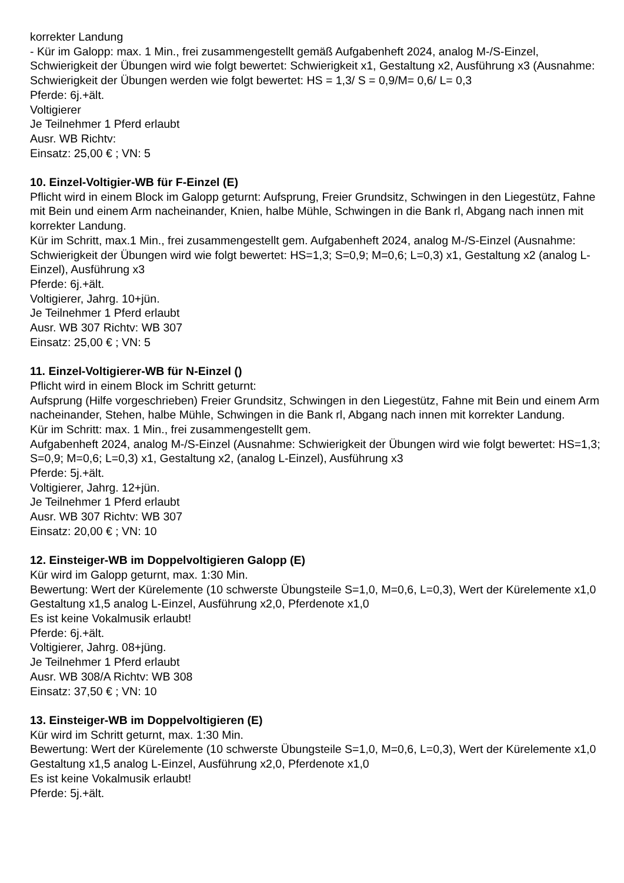korrekter Landung
- Kür im Galopp: max. 1 Min., frei zusammengestellt gemäß Aufgabenheft 2024, analog M-/S-Einzel, Schwierigkeit der Übungen wird wie folgt bewertet: Schwierigkeit x1, Gestaltung x2, Ausführung x3 (Ausnahme: Schwierigkeit der Übungen werden wie folgt bewertet: HS = 1,3/ S = 0,9/M= 0,6/ L= 0,3
Pferde: 6j.+ält.
Voltigierer
Je Teilnehmer 1 Pferd erlaubt
Ausr. WB Richtv:
Einsatz: 25,00 € ; VN: 5
10. Einzel-Voltigier-WB für F-Einzel (E)
Pflicht wird in einem Block im Galopp geturnt: Aufsprung, Freier Grundsitz, Schwingen in den Liegestütz, Fahne mit Bein und einem Arm nacheinander, Knien, halbe Mühle, Schwingen in die Bank rl, Abgang nach innen mit korrekter Landung.
Kür im Schritt, max.1 Min., frei zusammengestellt gem. Aufgabenheft 2024, analog M-/S-Einzel (Ausnahme: Schwierigkeit der Übungen wird wie folgt bewertet: HS=1,3; S=0,9; M=0,6; L=0,3) x1, Gestaltung x2 (analog L-Einzel), Ausführung x3
Pferde: 6j.+ält.
Voltigierer, Jahrg. 10+jün.
Je Teilnehmer 1 Pferd erlaubt
Ausr. WB 307 Richtv: WB 307
Einsatz: 25,00 € ; VN: 5
11. Einzel-Voltigierer-WB für N-Einzel ()
Pflicht wird in einem Block im Schritt geturnt:
Aufsprung (Hilfe vorgeschrieben) Freier Grundsitz, Schwingen in den Liegestütz, Fahne mit Bein und einem Arm nacheinander, Stehen, halbe Mühle, Schwingen in die Bank rl, Abgang nach innen mit korrekter Landung.
Kür im Schritt: max. 1 Min., frei zusammengestellt gem.
Aufgabenheft 2024, analog M-/S-Einzel (Ausnahme: Schwierigkeit der Übungen wird wie folgt bewertet: HS=1,3; S=0,9; M=0,6; L=0,3) x1, Gestaltung x2, (analog L-Einzel), Ausführung x3
Pferde: 5j.+ält.
Voltigierer, Jahrg. 12+jün.
Je Teilnehmer 1 Pferd erlaubt
Ausr. WB 307 Richtv: WB 307
Einsatz: 20,00 € ; VN: 10
12. Einsteiger-WB im Doppelvoltigieren Galopp (E)
Kür wird im Galopp geturnt, max. 1:30 Min.
Bewertung: Wert der Kürelemente (10 schwerste Übungsteile S=1,0, M=0,6, L=0,3), Wert der Kürelemente x1,0 Gestaltung x1,5 analog L-Einzel, Ausführung x2,0, Pferdenote x1,0
Es ist keine Vokalmusik erlaubt!
Pferde: 6j.+ält.
Voltigierer, Jahrg. 08+jüng.
Je Teilnehmer 1 Pferd erlaubt
Ausr. WB 308/A Richtv: WB 308
Einsatz: 37,50 € ; VN: 10
13. Einsteiger-WB im Doppelvoltigieren (E)
Kür wird im Schritt geturnt, max. 1:30 Min.
Bewertung: Wert der Kürelemente (10 schwerste Übungsteile S=1,0, M=0,6, L=0,3), Wert der Kürelemente x1,0 Gestaltung x1,5 analog L-Einzel, Ausführung x2,0, Pferdenote x1,0
Es ist keine Vokalmusik erlaubt!
Pferde: 5j.+ält.